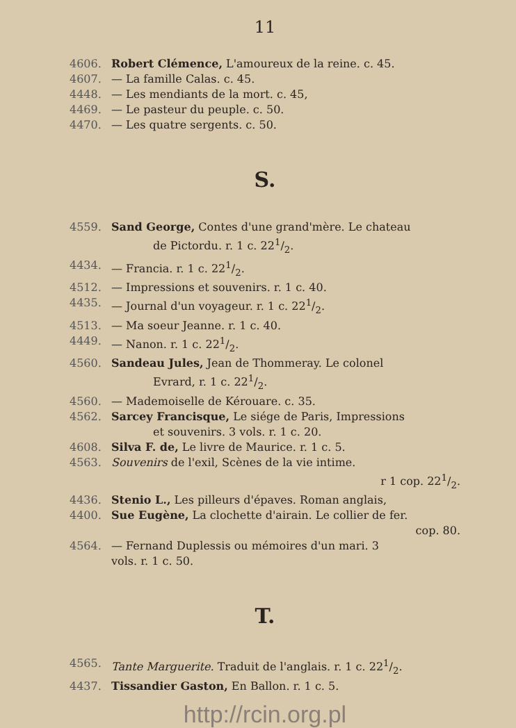11
4606. Robert Clémence, L'amoureux de la reine. c. 45.
4607. — La famille Calas. c. 45.
4448. — Les mendiants de la mort. c. 45,
4469. — Le pasteur du peuple. c. 50.
4470. — Les quatre sergents. c. 50.
S.
4559. Sand George, Contes d'une grand'mère. Le chateau
de Pictordu. r. 1 c. 221/2.
4434. — Francia. r. 1 c. 221/2.
4512. — Impressions et souvenirs. r. 1 c. 40.
4435. — Journal d'un voyageur. r. 1 c. 221/2.
4513. — Ma soeur Jeanne. r. 1 c. 40.
4449. — Nanon. r. 1 c. 221/2.
4560. Sandeau Jules, Jean de Thommeray. Le colonel
Evrard, r. 1 c. 221/2.
4560. — Mademoiselle de Kérouare. c. 35.
4562. Sarcey Francisque, Le siége de Paris, Impressions
et souvenirs. 3 vols. r. 1 c. 20.
4608. Silva F. de, Le livre de Maurice. r. 1 c. 5.
4563. Souvenirs de l'exil, Scènes de la vie intime.
r 1 cop. 221/2.
4436. Stenio L., Les pilleurs d'épaves. Roman anglais,
4400. Sue Eugène, La clochette d'airain. Le collier de fer.
cop. 80.
4564. — Fernand Duplessis ou mémoires d'un mari. 3
vols. r. 1 c. 50.
T.
4565. Tante Marguerite. Traduit de l'anglais. r. 1 c. 221/2.
4437. Tissandier Gaston, En Ballon. r. 1 c. 5.
http://rcin.org.pl